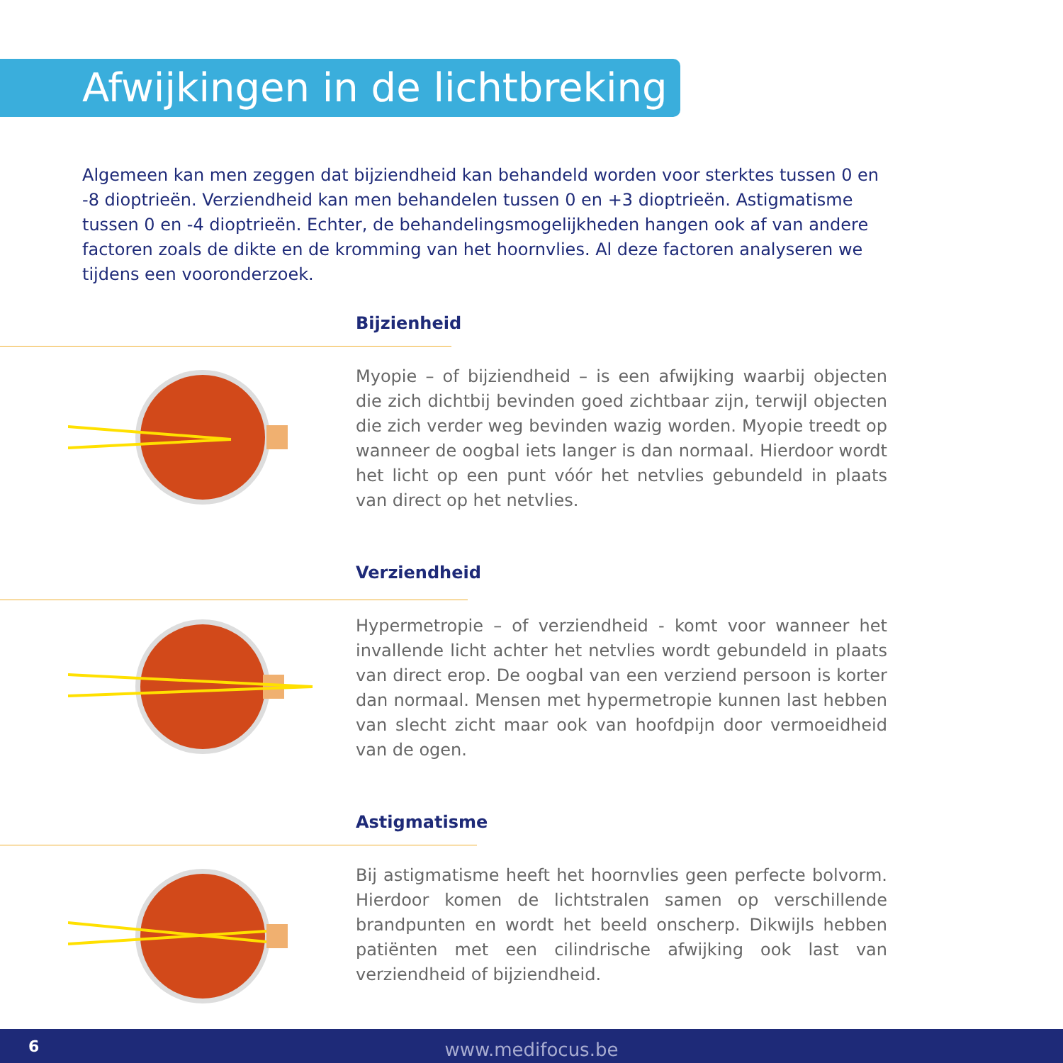Afwijkingen in de lichtbreking
Algemeen kan men zeggen dat bijziendheid kan behandeld worden voor sterktes tussen 0 en -8 dioptrieën. Verziendheid kan men behandelen tussen 0 en +3 dioptrieën. Astigmatisme tussen 0 en -4 dioptrieën. Echter, de behandelingsmogelijkheden hangen ook af van andere factoren zoals de dikte en de kromming van het hoornvlies. Al deze factoren analyseren we tijdens een vooronderzoek.
Bijzienheid
Myopie – of bijziendheid – is een afwijking waarbij objecten die zich dichtbij bevinden goed zichtbaar zijn, terwijl objecten die zich verder weg bevinden wazig worden. Myopie treedt op wanneer de oogbal iets langer is dan normaal. Hierdoor wordt het licht op een punt vóór het netvlies gebundeld in plaats van direct op het netvlies.
Verziendheid
Hypermetropie – of verziendheid - komt voor wanneer het invallende licht achter het netvlies wordt gebundeld in plaats van direct erop. De oogbal van een verziend persoon is korter dan normaal. Mensen met hypermetropie kunnen last hebben van slecht zicht maar ook van hoofdpijn door vermoeidheid van de ogen.
Astigmatisme
Bij astigmatisme heeft het hoornvlies geen perfecte bolvorm. Hierdoor komen de lichtstralen samen op verschillende brandpunten en wordt het beeld onscherp. Dikwijls hebben patiënten met een cilindrische afwijking ook last van verziendheid of bijziendheid.
6
www.medifocus.be